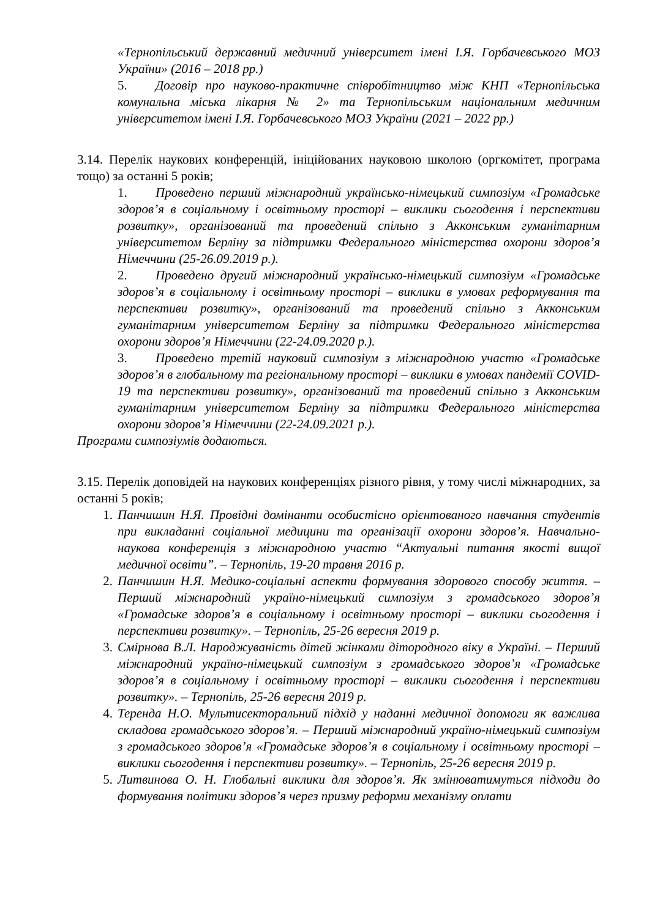«Тернопільський державний медичний університет імені І.Я. Горбачевського МОЗ України» (2016 – 2018 рр.)
5. Договір про науково-практичне співробітництво між КНП «Тернопільська комунальна міська лікарня № 2» та Тернопільським національним медичним університетом імені І.Я. Горбачевського МОЗ України (2021 – 2022 рр.)
3.14. Перелік наукових конференцій, ініційованих науковою школою (оргкомітет, програма тощо) за останні 5 років;
1. Проведено перший міжнародний українсько-німецький симпозіум «Громадське здоров’я в соціальному і освітньому просторі – виклики сьогодення і перспективи розвитку», організований та проведений спільно з Акконським гуманітарним університетом Берліну за підтримки Федерального міністерства охорони здоров’я Німеччини (25-26.09.2019 р.).
2. Проведено другий міжнародний українсько-німецький симпозіум «Громадське здоров’я в соціальному і освітньому просторі – виклики в умовах реформування та перспективи розвитку», організований та проведений спільно з Акконським гуманітарним університетом Берліну за підтримки Федерального міністерства охорони здоров’я Німеччини (22-24.09.2020 р.).
3. Проведено третій науковий симпозіум з міжнародною участю «Громадське здоров’я в глобальному та регіональному просторі – виклики в умовах пандемії COVID-19 та перспективи розвитку», організований та проведений спільно з Акконським гуманітарним університетом Берліну за підтримки Федерального міністерства охорони здоров’я Німеччини (22-24.09.2021 р.).
Програми симпозіумів додаються.
3.15. Перелік доповідей на наукових конференціях різного рівня, у тому числі міжнародних, за останні 5 років;
1. Панчишин Н.Я. Провідні домінанти особистісно орієнтованого навчання студентів при викладанні соціальної медицини та організації охорони здоров’я. Навчально-наукова конференція з міжнародною участю “Актуальні питання якості вищої медичної освіти”. – Тернопіль, 19-20 травня 2016 р.
2. Панчишин Н.Я. Медико-соціальні аспекти формування здорового способу життя. – Перший міжнародний україно-німецький симпозіум з громадського здоров’я «Громадське здоров’я в соціальному і освітньому просторі – виклики сьогодення і перспективи розвитку». – Тернопіль, 25-26 вересня 2019 р.
3. Смірнова В.Л. Народжуваність дітей жінками дітородного віку в Україні. – Перший міжнародний україно-німецький симпозіум з громадського здоров’я «Громадське здоров’я в соціальному і освітньому просторі – виклики сьогодення і перспективи розвитку». – Тернопіль, 25-26 вересня 2019 р.
4. Теренда Н.О. Мультисекторальний підхід у наданні медичної допомоги як важлива складова громадського здоров’я. – Перший міжнародний україно-німецький симпозіум з громадського здоров’я «Громадське здоров’я в соціальному і освітньому просторі – виклики сьогодення і перспективи розвитку». – Тернопіль, 25-26 вересня 2019 р.
5. Литвинова О. Н. Глобальні виклики для здоров’я. Як змінюватимуться підходи до формування політики здоров’я через призму реформи механізму оплати